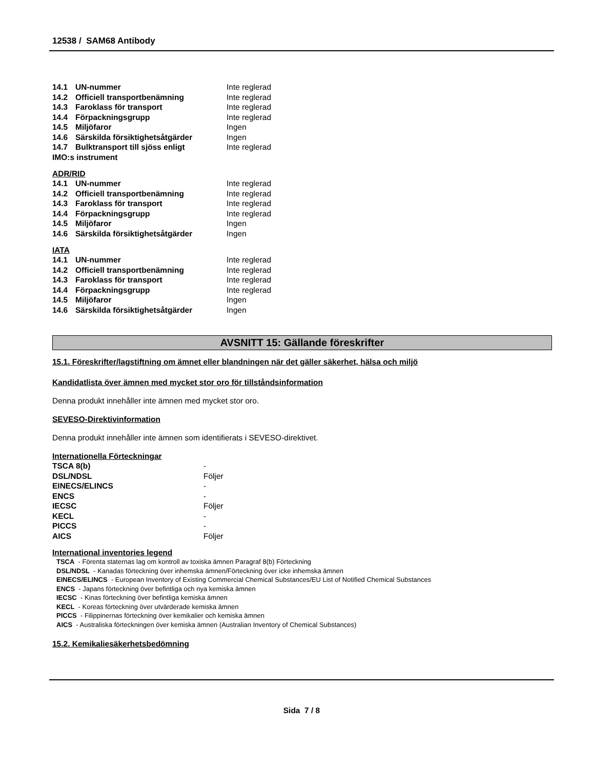12538 / SAM68 Antibody
| 14.1 | UN-nummer | Inte reglerad |
| 14.2 | Officiell transportbenämning | Inte reglerad |
| 14.3 | Faroklass för transport | Inte reglerad |
| 14.4 | Förpackningsgrupp | Inte reglerad |
| 14.5 | Miljöfaror | Ingen |
| 14.6 | Särskilda försiktighetsåtgärder | Ingen |
| 14.7 | Bulktransport till sjöss enligt | Inte reglerad |
| IMO:s instrument | | |
ADR/RID
| 14.1 | UN-nummer | Inte reglerad |
| 14.2 | Officiell transportbenämning | Inte reglerad |
| 14.3 | Faroklass för transport | Inte reglerad |
| 14.4 | Förpackningsgrupp | Inte reglerad |
| 14.5 | Miljöfaror | Ingen |
| 14.6 | Särskilda försiktighetsåtgärder | Ingen |
IATA
| 14.1 | UN-nummer | Inte reglerad |
| 14.2 | Officiell transportbenämning | Inte reglerad |
| 14.3 | Faroklass för transport | Inte reglerad |
| 14.4 | Förpackningsgrupp | Inte reglerad |
| 14.5 | Miljöfaror | Ingen |
| 14.6 | Särskilda försiktighetsåtgärder | Ingen |
AVSNITT 15: Gällande föreskrifter
15.1. Föreskrifter/lagstiftning om ämnet eller blandningen när det gäller säkerhet, hälsa och miljö
Kandidatlista över ämnen med mycket stor oro för tillståndsinformation
Denna produkt innehåller inte ämnen med mycket stor oro.
SEVESO-Direktivinformation
Denna produkt innehåller inte ämnen som identifierats i SEVESO-direktivet.
Internationella Förteckningar
| TSCA 8(b) | - |
| DSL/NDSL | Följer |
| EINECS/ELINCS | - |
| ENCS | - |
| IECSC | Följer |
| KECL | - |
| PICCS | - |
| AICS | Följer |
International inventories legend
TSCA - Förenta staternas lag om kontroll av toxiska ämnen Paragraf 8(b) Förteckning
DSL/NDSL - Kanadas förteckning över inhemska ämnen/Förteckning över icke inhemska ämnen
EINECS/ELINCS - European Inventory of Existing Commercial Chemical Substances/EU List of Notified Chemical Substances
ENCS - Japans förteckning över befintliga och nya kemiska ämnen
IECSC - Kinas förteckning över befintliga kemiska ämnen
KECL - Koreas förteckning över utvärderade kemiska ämnen
PICCS - Filippinernas förteckning över kemikalier och kemiska ämnen
AICS - Australiska förteckningen över kemiska ämnen (Australian Inventory of Chemical Substances)
15.2. Kemikaliesäkerhetsbedömning
Sida 7 / 8